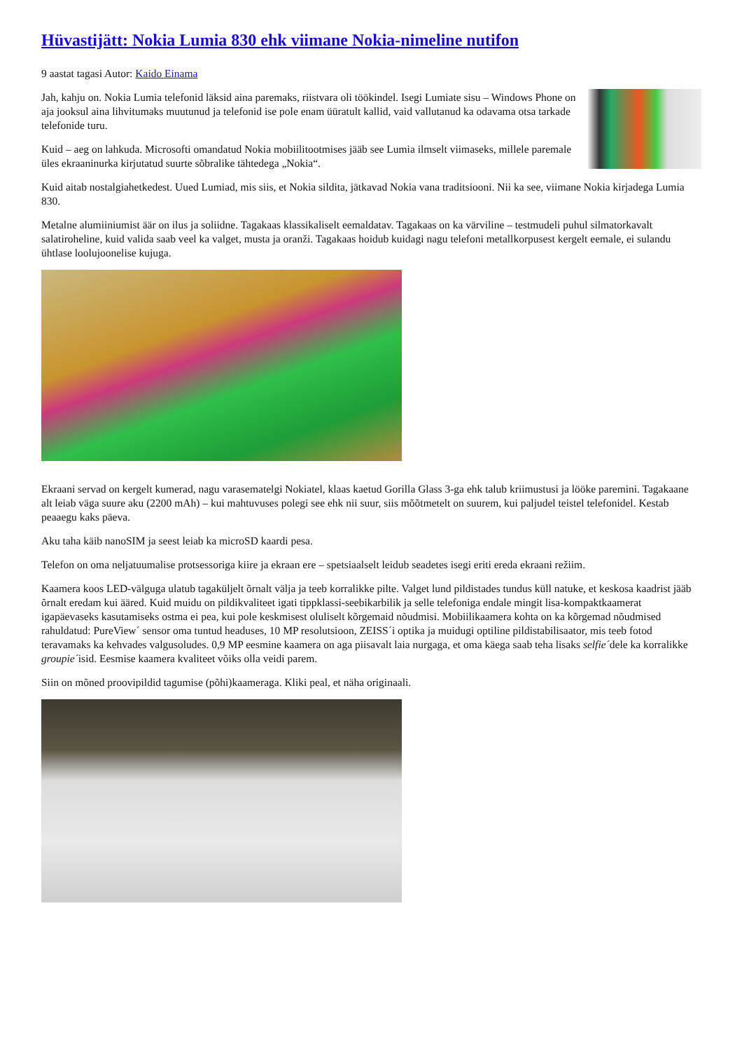Hüvastijätt: Nokia Lumia 830 ehk viimane Nokia-nimeline nutifon
9 aastat tagasi Autor: Kaido Einama
Jah, kahju on. Nokia Lumia telefonid läksid aina paremaks, riistvara oli töökindel. Isegi Lumiate sisu – Windows Phone on aja jooksul aina lihvitumaks muutunud ja telefonid ise pole enam üüratult kallid, vaid vallutanud ka odavama otsa tarkade telefonide turu.
Kuid – aeg on lahkuda. Microsofti omandatud Nokia mobiilitootmises jääb see Lumia ilmselt viimaseks, millele paremale üles ekraaninurka kirjutatud suurte sõbralike tähtedega „Nokia“.
Kuid aitab nostalgiahetkedest. Uued Lumiad, mis siis, et Nokia sildita, jätkavad Nokia vana traditsiooni. Nii ka see, viimane Nokia kirjadega Lumia 830.
Metalne alumiiniumist äär on ilus ja soliidne. Tagakaas klassikaliselt eemaldatav. Tagakaas on ka värviline – testmudeli puhul silmatorkavalt salatiroheline, kuid valida saab veel ka valget, musta ja oranži. Tagakaas hoidub kuidagi nagu telefoni metallkorpusest kergelt eemale, ei sulandu ühtlase loolujoonelise kujuga.
Ekraani servad on kergelt kumerad, nagu varasematelgi Nokiatel, klaas kaetud Gorilla Glass 3-ga ehk talub kriimustusi ja lööke paremini. Tagakaane alt leiab väga suure aku (2200 mAh) – kui mahtuvuses polegi see ehk nii suur, siis mõõtmetelt on suurem, kui paljudel teistel telefonidel. Kestab peaaegu kaks päeva.
Aku taha käib nanoSIM ja seest leiab ka microSD kaardi pesa.
Telefon on oma neljatuumalise protsessoriga kiire ja ekraan ere – spetsiaalselt leidub seadetes isegi eriti ereda ekraani režiim.
Kaamera koos LED-välguga ulatub tagaküljelt õrnalt välja ja teeb korralikke pilte. Valget lund pildistades tundus küll natuke, et keskosa kaadrist jääb õrnalt eredam kui ääred. Kuid muidu on pildikvaliteet igati tippklassi-seebikarbilik ja selle telefoniga endale mingit lisa-kompaktkaamerat igapäevaseks kasutamiseks ostma ei pea, kui pole keskmisest oluliselt kõrgemaid nõudmisi. Mobiilikaamera kohta on ka kõrgemad nõudmised rahuldatud: PureView´ sensor oma tuntud headuses, 10 MP resolutsioon, ZEISS´i optika ja muidugi optiline pildistabilisaator, mis teeb fotod teravamaks ka kehvades valgusoludes. 0,9 MP eesmine kaamera on aga piisavalt laia nurgaga, et oma käega saab teha lisaks selfie´dele ka korralikke groupie´isid. Eesmise kaamera kvaliteet võiks olla veidi parem.
Siin on mõned proovipildid tagumise (põhi)kaameraga. Kliki peal, et näha originaali.